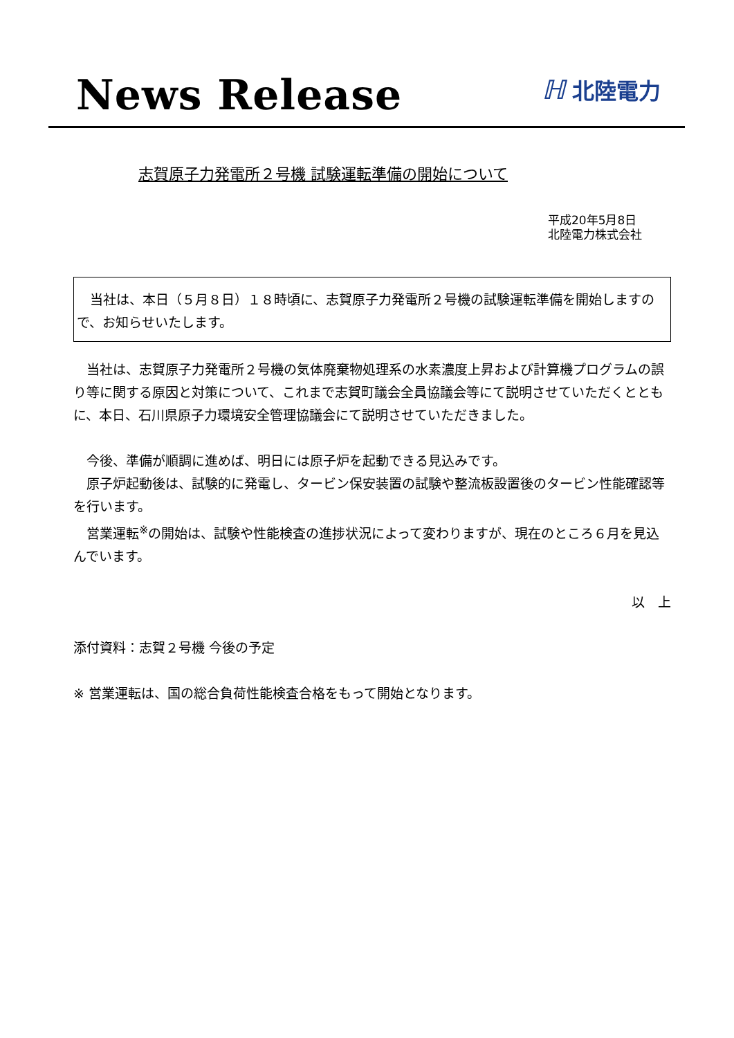News Release
ℍ北陸電力
志賀原子力発電所２号機 試験運転準備の開始について
平成20年5月8日
北陸電力株式会社
当社は、本日（５月８日）１８時頃に、志賀原子力発電所２号機の試験運転準備を開始しますので、お知らせいたします。
当社は、志賀原子力発電所２号機の気体廃棄物処理系の水素濃度上昇および計算機プログラムの誤り等に関する原因と対策について、これまで志賀町議会全員協議会等にて説明させていただくとともに、本日、石川県原子力環境安全管理協議会にて説明させていただきました。
今後、準備が順調に進めば、明日には原子炉を起動できる見込みです。
原子炉起動後は、試験的に発電し、タービン保安装置の試験や整流板設置後のタービン性能確認等を行います。
営業運転<sup>※</sup>の開始は、試験や性能検査の進捗状況によって変わりますが、現在のところ６月を見込んでいます。
以　上
添付資料：志賀２号機 今後の予定
※ 営業運転は、国の総合負荷性能検査合格をもって開始となります。